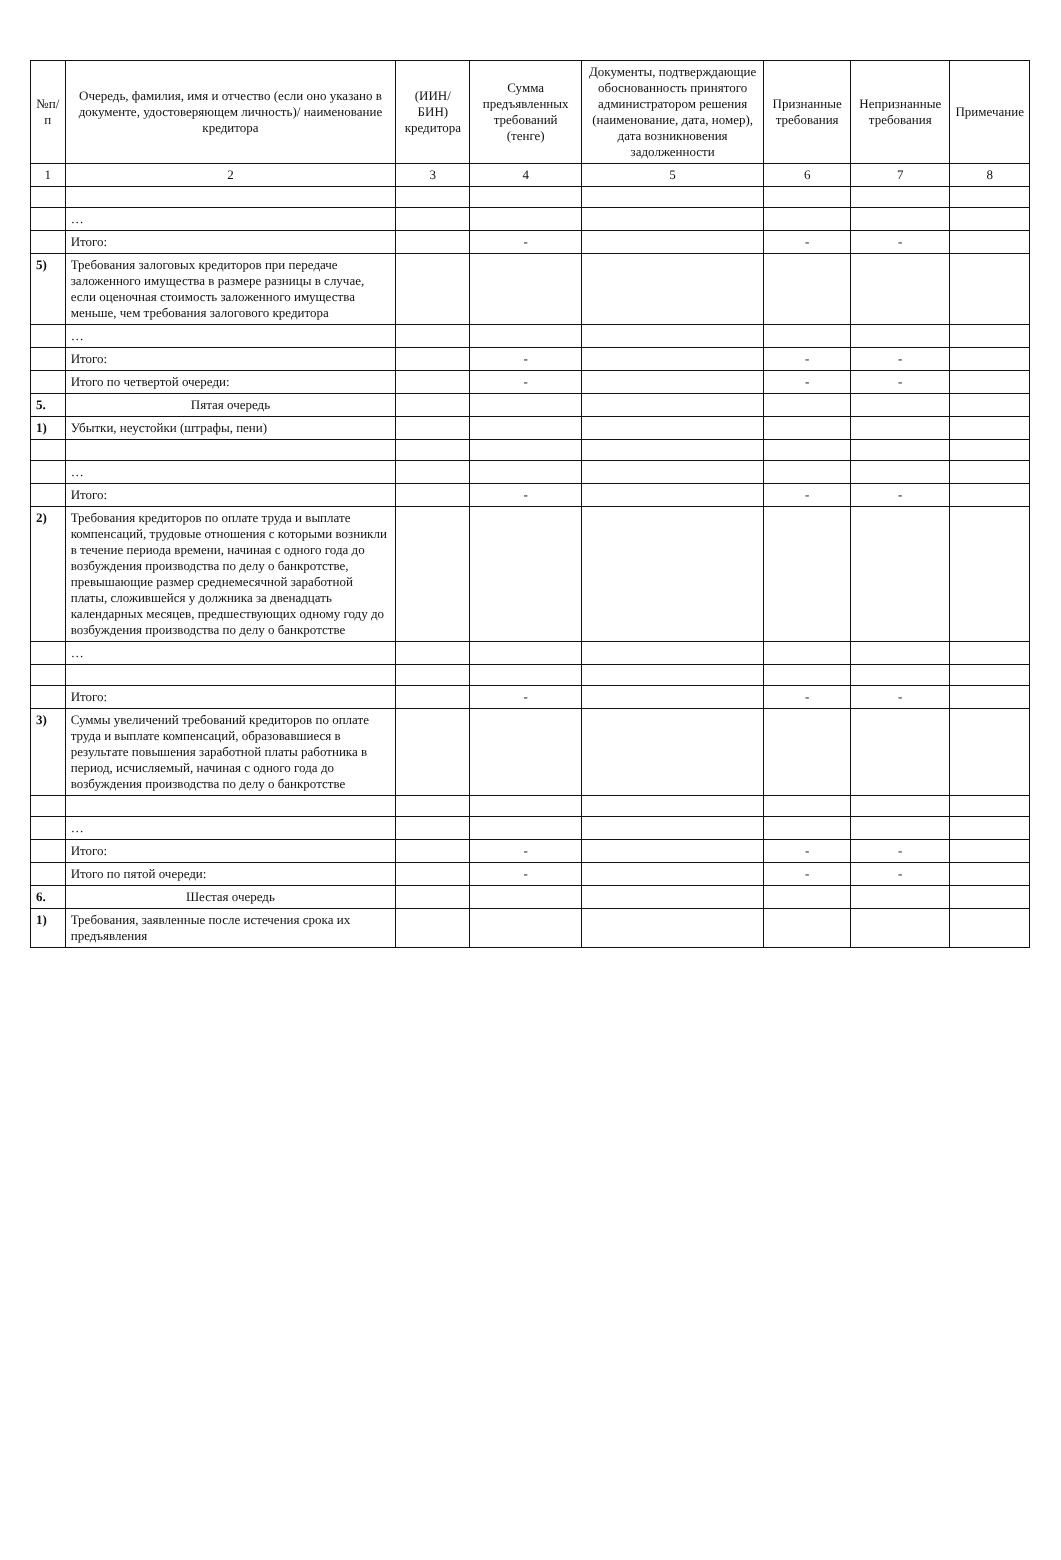| №п/п | Очередь, фамилия, имя и отчество (если оно указано в документе, удостоверяющем личность)/ наименование кредитора | (ИИН/БИН) кредитора | Сумма предъявленных требований (тенге) | Документы, подтверждающие обоснованность принятого администратором решения (наименование, дата, номер), дата возникновения задолженности | Признанные требования | Непризнанные требования | Примечание |
| --- | --- | --- | --- | --- | --- | --- | --- |
| 1 | 2 | 3 | 4 | 5 | 6 | 7 | 8 |
| | … | | | | | | |
| | Итого: | | - | | - | - | |
| 5) | Требования залоговых кредиторов при передаче заложенного имущества в размере разницы в случае, если оценочная стоимость заложенного имущества меньше, чем требования залогового кредитора | | | | | | |
| | … | | | | | | |
| | Итого: | | - | | - | - | |
| | Итого по четвертой очереди: | | - | | - | - | |
| 5. | Пятая очередь | | | | | | |
| 1) | Убытки, неустойки (штрафы, пени) | | | | | | |
| | … | | | | | | |
| | Итого: | | - | | - | - | |
| 2) | Требования кредиторов по оплате труда и выплате компенсаций, трудовые отношения с которыми возникли в течение периода времени, начиная с одного года до возбуждения производства по делу о банкротстве, превышающие размер среднемесячной заработной платы, сложившейся у должника за двенадцать календарных месяцев, предшествующих одному году до возбуждения производства по делу о банкротстве | | | | | | |
| | … | | | | | | |
| | Итого: | | - | | - | - | |
| 3) | Суммы увеличений требований кредиторов по оплате труда и выплате компенсаций, образовавшиеся в результате повышения заработной платы работника в период, исчисляемый, начиная с одного года до возбуждения производства по делу о банкротстве | | | | | | |
| | … | | | | | | |
| | Итого: | | - | | - | - | |
| | Итого по пятой очереди: | | - | | - | - | |
| 6. | Шестая очередь | | | | | | |
| 1) | Требования, заявленные после истечения срока их предъявления | | | | | | |